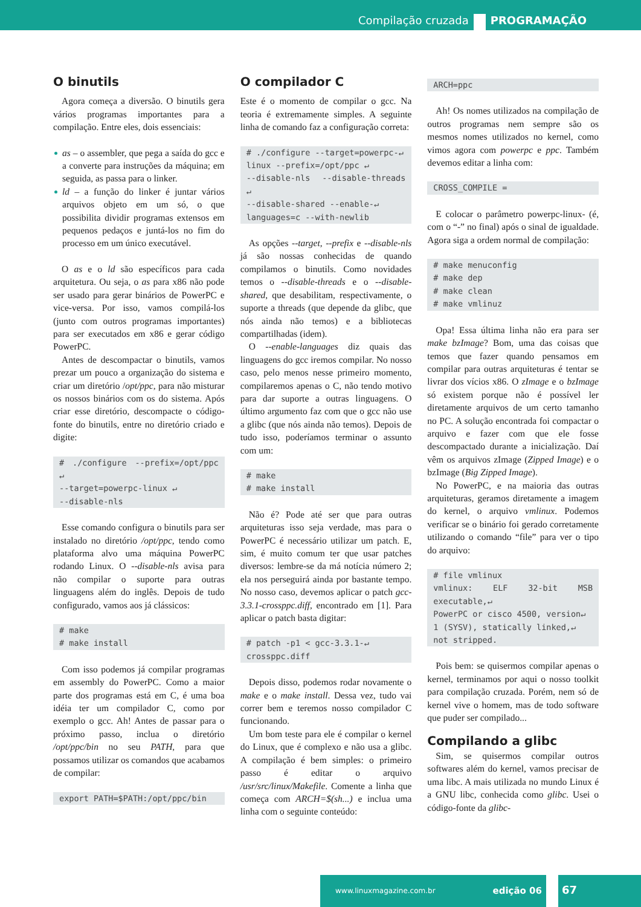Compilação cruzada PROGRAMAÇÃO
O binutils
Agora começa a diversão. O binutils gera vários programas importantes para a compilação. Entre eles, dois essenciais:
as – o assembler, que pega a saída do gcc e a converte para instruções da máquina; em seguida, as passa para o linker.
ld – a função do linker é juntar vários arquivos objeto em um só, o que possibilita dividir programas extensos em pequenos pedaços e juntá-los no fim do processo em um único executável.
O as e o ld são específicos para cada arquitetura. Ou seja, o as para x86 não pode ser usado para gerar binários de PowerPC e vice-versa. Por isso, vamos compilá-los (junto com outros programas importantes) para ser executados em x86 e gerar código PowerPC.
Antes de descompactar o binutils, vamos prezar um pouco a organização do sistema e criar um diretório /opt/ppc, para não misturar os nossos binários com os do sistema. Após criar esse diretório, descompacte o código-fonte do binutils, entre no diretório criado e digite:
# ./configure --prefix=/opt/ppc ↵
--target=powerpc-linux ↵
--disable-nls
Esse comando configura o binutils para ser instalado no diretório /opt/ppc, tendo como plataforma alvo uma máquina PowerPC rodando Linux. O --disable-nls avisa para não compilar o suporte para outras linguagens além do inglês. Depois de tudo configurado, vamos aos já clássicos:
# make
# make install
Com isso podemos já compilar programas em assembly do PowerPC. Como a maior parte dos programas está em C, é uma boa idéia ter um compilador C, como por exemplo o gcc. Ah! Antes de passar para o próximo passo, inclua o diretório /opt/ppc/bin no seu PATH, para que possamos utilizar os comandos que acabamos de compilar:
export PATH=$PATH:/opt/ppc/bin
O compilador C
Este é o momento de compilar o gcc. Na teoria é extremamente simples. A seguinte linha de comando faz a configuração correta:
# ./configure --target=powerpc-↵
linux --prefix=/opt/ppc ↵
--disable-nls --disable-threads ↵
--disable-shared --enable-↵
languages=c --with-newlib
As opções --target, --prefix e --disable-nls já são nossas conhecidas de quando compilamos o binutils. Como novidades temos o --disable-threads e o --disable-shared, que desabilitam, respectivamente, o suporte a threads (que depende da glibc, que nós ainda não temos) e a bibliotecas compartilhadas (idem).
O --enable-languages diz quais das linguagens do gcc iremos compilar. No nosso caso, pelo menos nesse primeiro momento, compilaremos apenas o C, não tendo motivo para dar suporte a outras linguagens. O último argumento faz com que o gcc não use a glibc (que nós ainda não temos). Depois de tudo isso, poderíamos terminar o assunto com um:
# make
# make install
Não é? Pode até ser que para outras arquiteturas isso seja verdade, mas para o PowerPC é necessário utilizar um patch. E, sim, é muito comum ter que usar patches diversos: lembre-se da má notícia número 2; ela nos perseguirá ainda por bastante tempo. No nosso caso, devemos aplicar o patch gcc-3.3.1-crossppc.diff, encontrado em [1]. Para aplicar o patch basta digitar:
# patch -p1 < gcc-3.3.1-↵
crossppc.diff
Depois disso, podemos rodar novamente o make e o make install. Dessa vez, tudo vai correr bem e teremos nosso compilador C funcionando.
Um bom teste para ele é compilar o kernel do Linux, que é complexo e não usa a glibc. A compilação é bem simples: o primeiro passo é editar o arquivo /usr/src/linux/Makefile. Comente a linha que começa com ARCH=$(sh...) e inclua uma linha com o seguinte conteúdo:
ARCH=ppc
Ah! Os nomes utilizados na compilação de outros programas nem sempre são os mesmos nomes utilizados no kernel, como vimos agora com powerpc e ppc. Também devemos editar a linha com:
CROSS_COMPILE =
E colocar o parâmetro powerpc-linux- (é, com o “-” no final) após o sinal de igualdade. Agora siga a ordem normal de compilação:
# make menuconfig
# make dep
# make clean
# make vmlinuz
Opa! Essa última linha não era para ser make bzImage? Bom, uma das coisas que temos que fazer quando pensamos em compilar para outras arquiteturas é tentar se livrar dos vícios x86. O zImage e o bzImage só existem porque não é possível ler diretamente arquivos de um certo tamanho no PC. A solução encontrada foi compactar o arquivo e fazer com que ele fosse descompactado durante a inicialização. Daí vêm os arquivos zImage (Zipped Image) e o bzImage (Big Zipped Image).
No PowerPC, e na maioria das outras arquiteturas, geramos diretamente a imagem do kernel, o arquivo vmlinux. Podemos verificar se o binário foi gerado corretamente utilizando o comando “file” para ver o tipo do arquivo:
# file vmlinux
vmlinux: ELF 32-bit MSB executable,↵
PowerPC or cisco 4500, version↵
1 (SYSV), statically linked,↵
not stripped.
Pois bem: se quisermos compilar apenas o kernel, terminamos por aqui o nosso toolkit para compilação cruzada. Porém, nem só de kernel vive o homem, mas de todo software que puder ser compilado...
Compilando a glibc
Sim, se quisermos compilar outros softwares além do kernel, vamos precisar de uma libc. A mais utilizada no mundo Linux é a GNU libc, conhecida como glibc. Usei o código-fonte da glibc-
www.linuxmagazine.com.br edição 06
67